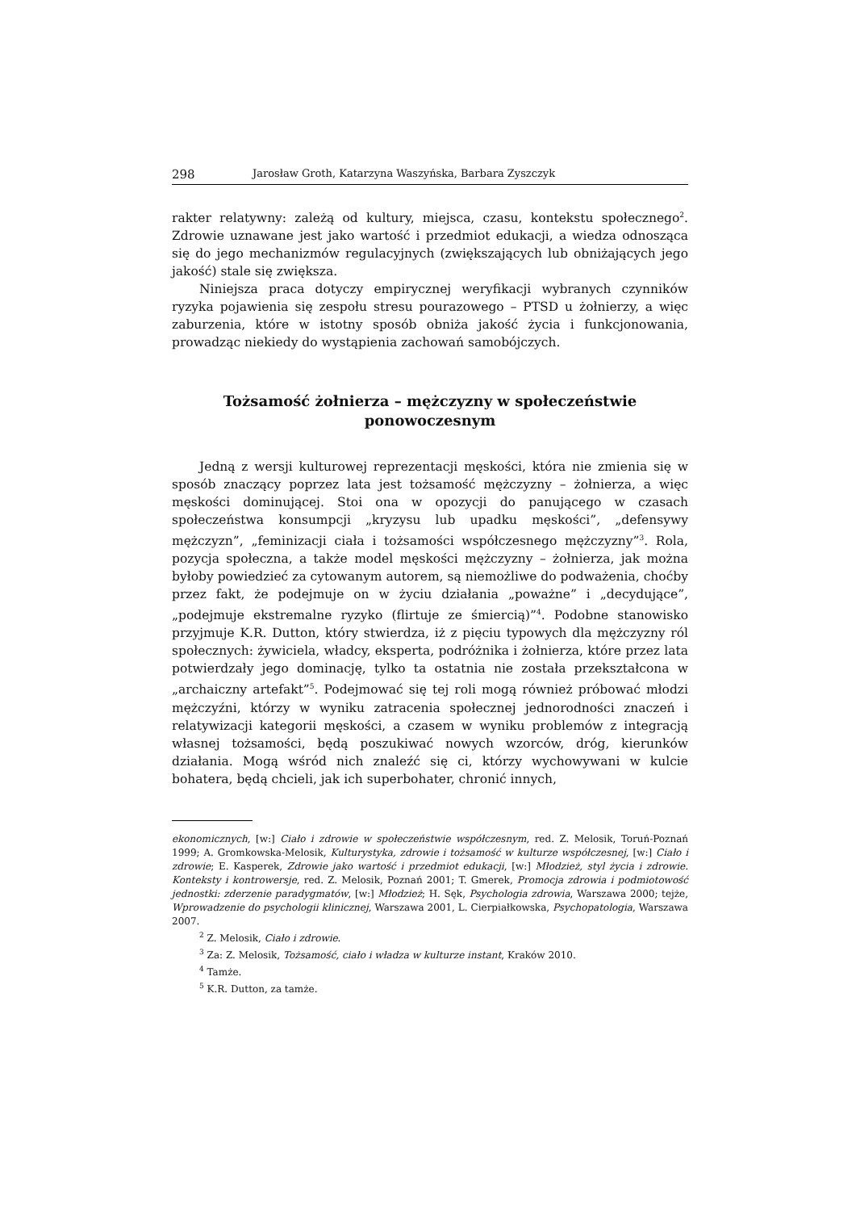298 Jarosław Groth, Katarzyna Waszyńska, Barbara Zyszczyk
rakter relatywny: zależą od kultury, miejsca, czasu, kontekstu społecznego<sup>2</sup>. Zdrowie uznawane jest jako wartość i przedmiot edukacji, a wiedza odnosząca się do jego mechanizmów regulacyjnych (zwiększających lub obniżających jego jakość) stale się zwiększa.
Niniejsza praca dotyczy empirycznej weryfikacji wybranych czynników ryzyka pojawienia się zespołu stresu pourazowego – PTSD u żołnierzy, a więc zaburzenia, które w istotny sposób obniża jakość życia i funkcjonowania, prowadząc niekiedy do wystąpienia zachowań samobójczych.
Tożsamość żołnierza – mężczyzny w społeczeństwie ponowoczesnym
Jedną z wersji kulturowej reprezentacji męskości, która nie zmienia się w sposób znaczący poprzez lata jest tożsamość mężczyzny – żołnierza, a więc męskości dominującej. Stoi ona w opozycji do panującego w czasach społeczeństwa konsumpcji „kryzysu lub upadku męskości”, „defensywy mężczyzn”, „feminizacji ciała i tożsamości współczesnego mężczyzny”<sup>3</sup>. Rola, pozycja społeczna, a także model męskości mężczyzny – żołnierza, jak można byłoby powiedzieć za cytowanym autorem, są niemożliwe do podważenia, choćby przez fakt, że podejmuje on w życiu działania „poważne” i „decydujące”, „podejmuje ekstremalne ryzyko (flirtuje ze śmiercią)”<sup>4</sup>. Podobne stanowisko przyjmuje K.R. Dutton, który stwierdza, iż z pięciu typowych dla mężczyzny ról społecznych: żywiciela, władcy, eksperta, podróżnika i żołnierza, które przez lata potwierdzały jego dominację, tylko ta ostatnia nie została przekształcona w „archaiczny artefakt”<sup>5</sup>. Podejmować się tej roli mogą również próbować młodzi mężczyźni, którzy w wyniku zatracenia społecznej jednorodności znaczeń i relatywizacji kategorii męskości, a czasem w wyniku problemów z integracją własnej tożsamości, będą poszukiwać nowych wzorców, dróg, kierunków działania. Mogą wśród nich znaleźć się ci, którzy wychowywani w kulcie bohatera, będą chcieli, jak ich superbohater, chronić innych,
ekonomicznych, [w:] Ciało i zdrowie w społeczeństwie współczesnym, red. Z. Melosik, Toruń-Poznań 1999; A. Gromkowska-Melosik, Kulturystyka, zdrowie i tożsamość w kulturze współczesnej, [w:] Ciało i zdrowie; E. Kasperek, Zdrowie jako wartość i przedmiot edukacji, [w:] Młodzież, styl życia i zdrowie. Konteksty i kontrowersje, red. Z. Melosik, Poznań 2001; T. Gmerek, Promocja zdrowia i podmiotowość jednostki: zderzenie paradygmatów, [w:] Młodzież; H. Sęk, Psychologia zdrowia, Warszawa 2000; tejże, Wprowadzenie do psychologii klinicznej, Warszawa 2001, L. Cierpiałkowska, Psychopatologia, Warszawa 2007.
<sup>2</sup> Z. Melosik, Ciało i zdrowie.
<sup>3</sup> Za: Z. Melosik, Tożsamość, ciało i władza w kulturze instant, Kraków 2010.
<sup>4</sup> Tamże.
<sup>5</sup> K.R. Dutton, za tamże.